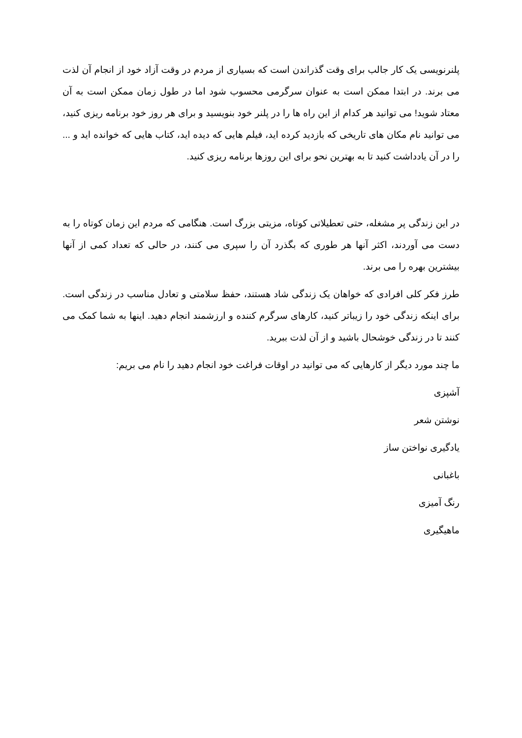پلنرنویسی یک کار جالب برای وقت گذراندن است که بسیاری از مردم در وقت آزاد خود از انجام آن لذت می برند. در ابتدا ممکن است به عنوان سرگرمی محسوب شود اما در طول زمان ممکن است به آن معتاد شوید! می توانید هر کدام از این راه ها را در پلنر خود بنویسید و برای هر روز خود برنامه ریزی کنید، می توانید نام مکان های تاریخی که بازدید کرده اید، فیلم هایی که دیده اید، کتاب هایی که خوانده اید و ... را در آن یادداشت کنید تا به بهترین نحو برای این روزها برنامه ریزی کنید.
در این زندگی پر مشغله، حتی تعطیلاتی کوتاه، مزیتی بزرگ است. هنگامی که مردم این زمان کوتاه را به دست می آوردند، اکثر آنها هر طوری که بگذرد آن را سپری می کنند، در حالی که تعداد کمی از آنها بیشترین بهره را می برند.
طرز فکر کلی افرادی که خواهان یک زندگی شاد هستند، حفظ سلامتی و تعادل مناسب در زندگی است. برای اینکه زندگی خود را زیباتر کنید، کارهای سرگرم کننده و ارزشمند انجام دهید. اینها به شما کمک می کنند تا در زندگی خوشحال باشید و از آن لذت ببرید.
ما چند مورد دیگر از کارهایی که می توانید در اوقات فراغت خود انجام دهید را نام می بریم:
آشپزی
نوشتن شعر
یادگیری نواختن ساز
باغبانی
رنگ آمیزی
ماهیگیری